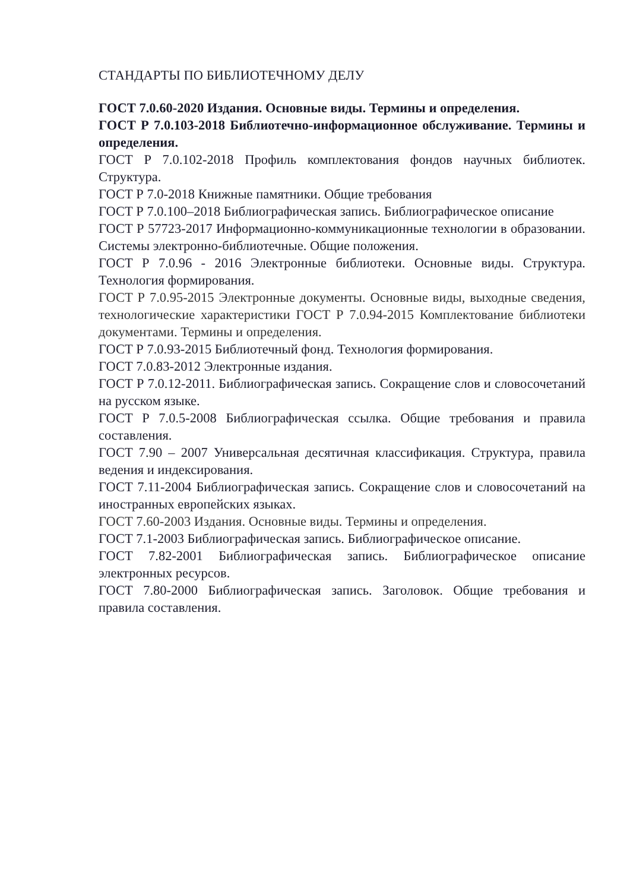СТАНДАРТЫ ПО БИБЛИОТЕЧНОМУ ДЕЛУ
ГОСТ 7.0.60-2020 Издания. Основные виды. Термины и определения.
ГОСТ Р 7.0.103-2018 Библиотечно-информационное обслуживание. Термины и определения.
ГОСТ Р 7.0.102-2018 Профиль комплектования фондов научных библиотек. Структура.
ГОСТ Р 7.0-2018 Книжные памятники. Общие требования
ГОСТ Р 7.0.100–2018 Библиографическая запись. Библиографическое описание
ГОСТ Р 57723-2017 Информационно-коммуникационные технологии в образовании. Системы электронно-библиотечные. Общие положения.
ГОСТ Р 7.0.96 - 2016 Электронные библиотеки. Основные виды. Структура. Технология формирования.
ГОСТ Р 7.0.95-2015 Электронные документы. Основные виды, выходные сведения, технологические характеристики ГОСТ Р 7.0.94-2015 Комплектование библиотеки документами. Термины и определения.
ГОСТ Р 7.0.93-2015 Библиотечный фонд. Технология формирования.
ГОСТ 7.0.83-2012 Электронные издания.
ГОСТ Р 7.0.12-2011. Библиографическая запись. Сокращение слов и словосочетаний на русском языке.
ГОСТ Р 7.0.5-2008 Библиографическая ссылка. Общие требования и правила составления.
ГОСТ 7.90 – 2007 Универсальная десятичная классификация. Структура, правила ведения и индексирования.
ГОСТ 7.11-2004 Библиографическая запись. Сокращение слов и словосочетаний на иностранных европейских языках.
ГОСТ 7.60-2003 Издания. Основные виды. Термины и определения.
ГОСТ 7.1-2003 Библиографическая запись. Библиографическое описание.
ГОСТ 7.82-2001 Библиографическая запись. Библиографическое описание электронных ресурсов.
ГОСТ 7.80-2000 Библиографическая запись. Заголовок. Общие требования и правила составления.